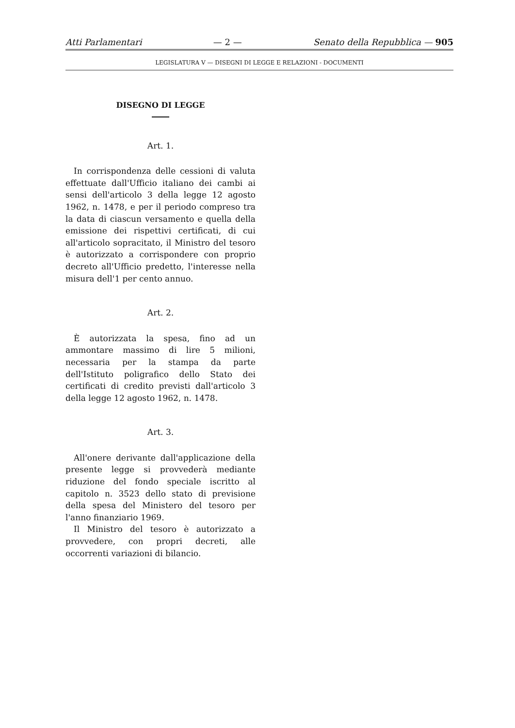Atti Parlamentari — 2 — Senato della Repubblica — 905
LEGISLATURA V — DISEGNI DI LEGGE E RELAZIONI - DOCUMENTI
DISEGNO DI LEGGE
Art. 1.
In corrispondenza delle cessioni di valuta effettuate dall'Ufficio italiano dei cambi ai sensi dell'articolo 3 della legge 12 agosto 1962, n. 1478, e per il periodo compreso tra la data di ciascun versamento e quella della emissione dei rispettivi certificati, di cui all'articolo sopracitato, il Ministro del tesoro è autorizzato a corrispondere con proprio decreto all'Ufficio predetto, l'interesse nella misura dell'1 per cento annuo.
Art. 2.
È autorizzata la spesa, fino ad un ammontare massimo di lire 5 milioni, necessaria per la stampa da parte dell'Istituto poligrafico dello Stato dei certificati di credito previsti dall'articolo 3 della legge 12 agosto 1962, n. 1478.
Art. 3.
All'onere derivante dall'applicazione della presente legge si provvederà mediante riduzione del fondo speciale iscritto al capitolo n. 3523 dello stato di previsione della spesa del Ministero del tesoro per l'anno finanziario 1969.
Il Ministro del tesoro è autorizzato a provvedere, con propri decreti, alle occorrenti variazioni di bilancio.